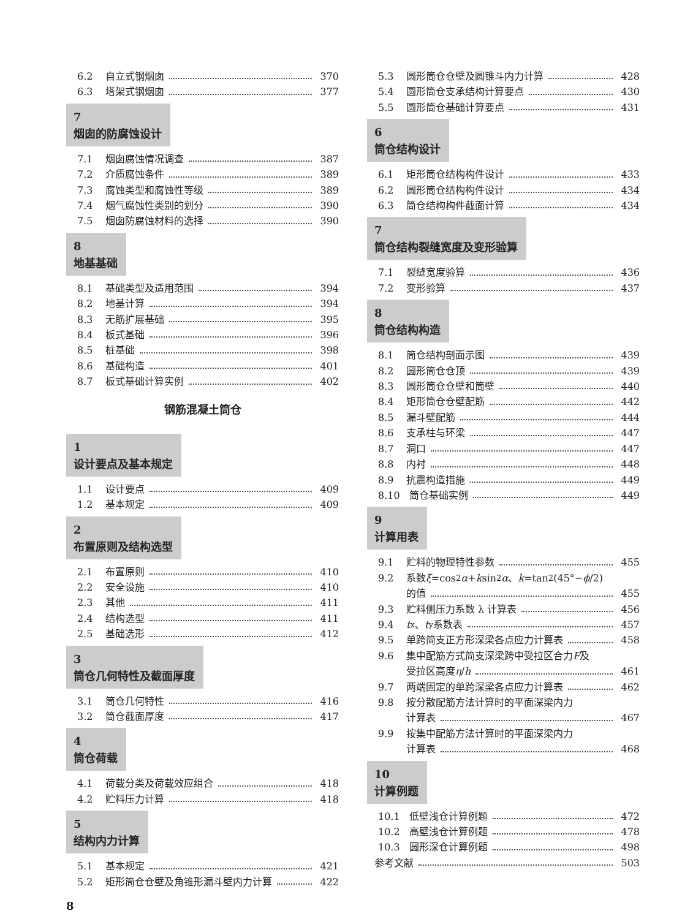6.2 自立式钢烟囱 370
6.3 塔架式钢烟囱 377
7
烟囱的防腐蚀设计
7.1 烟囱腐蚀情况调查 387
7.2 介质腐蚀条件 389
7.3 腐蚀类型和腐蚀性等级 389
7.4 烟气腐蚀性类别的划分 390
7.5 烟囱防腐蚀材料的选择 390
8
地基基础
8.1 基础类型及适用范围 394
8.2 地基计算 394
8.3 无筋扩展基础 395
8.4 板式基础 396
8.5 桩基础 398
8.6 基础构造 401
8.7 板式基础计算实例 402
钢筋混凝土筒仓
1
设计要点及基本规定
1.1 设计要点 409
1.2 基本规定 409
2
布置原则及结构选型
2.1 布置原则 410
2.2 安全设施 410
2.3 其他 411
2.4 结构选型 411
2.5 基础选形 412
3
筒仓几何特性及截面厚度
3.1 筒仓几何特性 416
3.2 筒仓截面厚度 417
4
筒仓荷载
4.1 荷载分类及荷载效应组合 418
4.2 贮料压力计算 418
5
结构内力计算
5.1 基本规定 421
5.2 矩形筒仓仓壁及角锥形漏斗壁内力计算 422
8
5.3 圆形筒仓仓壁及圆锥斗内力计算 428
5.4 圆形筒仓支承结构计算要点 430
5.5 圆形筒仓基础计算要点 431
6
筒仓结构设计
6.1 矩形筒仓结构构件设计 433
6.2 圆形筒仓结构构件设计 434
6.3 筒仓结构构件截面计算 434
7
筒仓结构裂缝宽度及变形验算
7.1 裂缝宽度验算 436
7.2 变形验算 437
8
筒仓结构构造
8.1 筒仓结构剖面示图 439
8.2 圆形筒仓仓顶 439
8.3 圆形筒仓仓壁和筒壁 440
8.4 矩形筒仓仓壁配筋 442
8.5 漏斗壁配筋 444
8.6 支承柱与环梁 447
8.7 洞口 447
8.8 内衬 448
8.9 抗震构造措施 449
8.10 筒仓基础实例 449
9
计算用表
9.1 贮料的物理特性参数 455
9.2 系数 ξ =cos<sup>2</sup> α + k sin<sup>2</sup> α 、 k =tan<sup>2</sup> (45°− ϕ /2)
的值 455
9.3 贮料侧压力系数 λ 计算表 456
9.4 t<sub>x</sub>、 t<sub>y</sub> 系数表 457
9.5 单跨简支正方形深梁各点应力计算表 458
9.6 集中配筋方式简支深梁跨中受拉区合力 F 及
受拉区高度 η / h 461
9.7 两端固定的单跨深梁各点应力计算表 462
9.8 按分散配筋方法计算时的平面深梁内力
计算表 467
9.9 按集中配筋方法计算时的平面深梁内力
计算表 468
10
计算例题
10.1 低壁浅仓计算例题 472
10.2 高壁浅仓计算例题 478
10.3 圆形深仓计算例题 498
参考文献 503